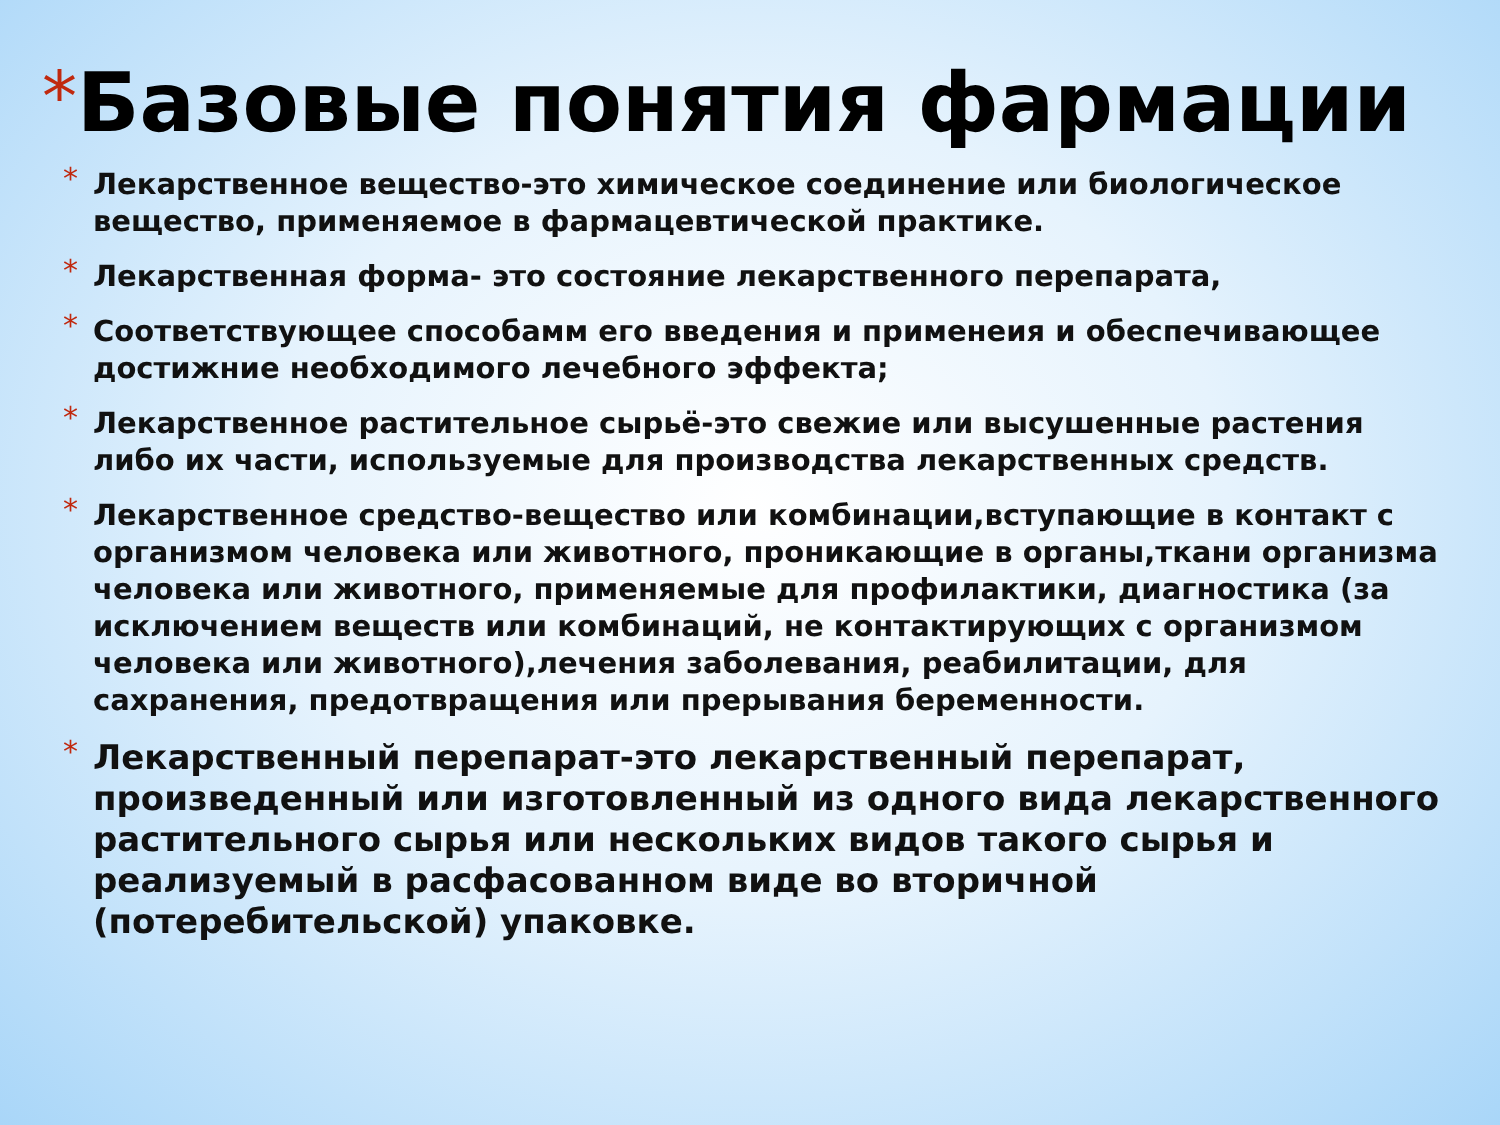*Базовые понятия фармации
* Лекарственное вещество-это химическое соединение или биологическое вещество, применяемое в фармацевтической практике.
* Лекарственная форма- это состояние лекарственного перепарата,
* Соответствующее способамм его введения и применеия и обеспечивающее достижние необходимого лечебного эффекта;
* Лекарственное растительное сырьё-это свежие или высушенные растения либо их части, используемые для производства лекарственных средств.
* Лекарственное средство-вещество или комбинации,вступающие в контакт с организмом человека или животного, проникающие в органы,ткани организма человека или животного, применяемые для профилактики, диагностика (за исключением веществ или комбинаций, не контактирующих с организмом человека или животного),лечения заболевания, реабилитации, для сахранения, предотвращения или прерывания беременности.
* Лекарственный перепарат-это лекарственный перепарат, произведенный или изготовленный из одного вида лекарственного растительного сырья или нескольких видов такого сырья и реализуемый в расфасованном виде во вторичной (потеребительской) упаковке.